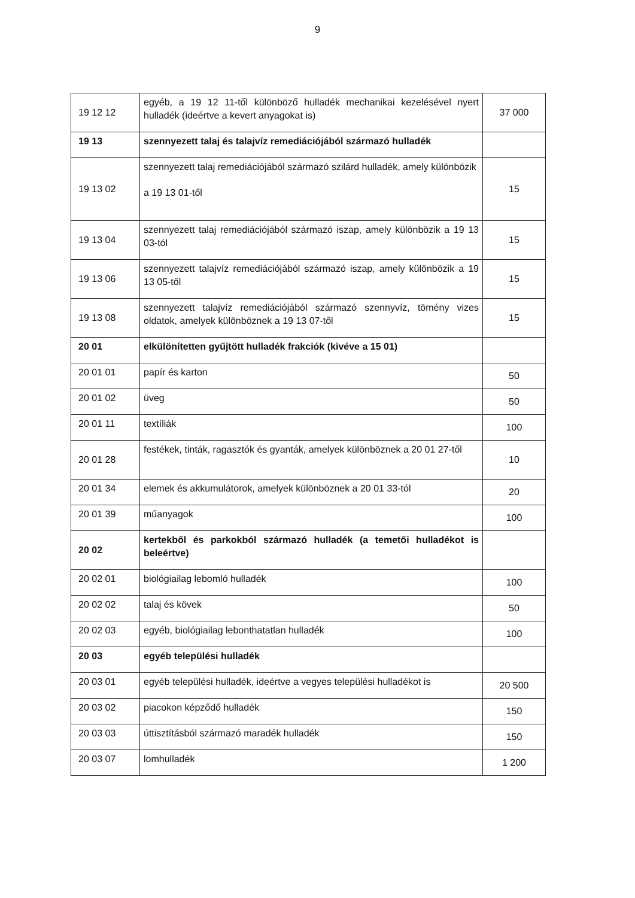9
| 19 12 12 | egyéb, a 19 12 11-től különböző hulladék mechanikai kezelésével nyert hulladék (ideértve a kevert anyagokat is) | 37 000 |
| 19 13 | szennyezett talaj és talajvíz remediációjából származó hulladék | |
| 19 13 02 | szennyezett talaj remediációjából származó szilárd hulladék, amely különbözik a 19 13 01-től | 15 |
| 19 13 04 | szennyezett talaj remediációjából származó iszap, amely különbözik a 19 13 03-tól | 15 |
| 19 13 06 | szennyezett talajvíz remediációjából származó iszap, amely különbözik a 19 13 05-től | 15 |
| 19 13 08 | szennyezett talajvíz remediációjából származó szennyvíz, tömény vizes oldatok, amelyek különböznek a 19 13 07-től | 15 |
| 20 01 | elkülönítetten gyűjtött hulladék frakciók (kivéve a 15 01) | |
| 20 01 01 | papír és karton | 50 |
| 20 01 02 | üveg | 50 |
| 20 01 11 | textíliák | 100 |
| 20 01 28 | festékek, tinták, ragasztók és gyanták, amelyek különböznek a 20 01 27-től | 10 |
| 20 01 34 | elemek és akkumulátorok, amelyek különböznek a 20 01 33-tól | 20 |
| 20 01 39 | műanyagok | 100 |
| 20 02 | kertekből és parkokból származó hulladék (a temetői hulladékot is beleértve) | |
| 20 02 01 | biológiailag lebomló hulladék | 100 |
| 20 02 02 | talaj és kövek | 50 |
| 20 02 03 | egyéb, biológiailag lebonthatatlan hulladék | 100 |
| 20 03 | egyéb települési hulladék | |
| 20 03 01 | egyéb települési hulladék, ideértve a vegyes települési hulladékot is | 20 500 |
| 20 03 02 | piacokon képződő hulladék | 150 |
| 20 03 03 | úttisztításból származó maradék hulladék | 150 |
| 20 03 07 | lomhulladék | 1 200 |